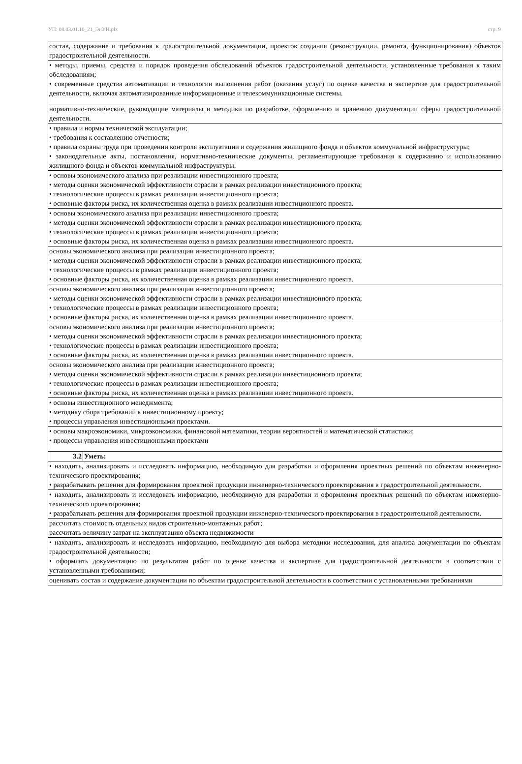УП: 08.03.01.10_21_ЭиУН.plx стр. 9
| состав, содержание и требования к градостроительной документации, проектов создания (реконструкции, ремонта, функционирования) объектов градостроительной деятельности. | |
| • методы, приемы, средства и порядок проведения обследований объектов градостроительной деятельности, установленные требования к таким обследованиям; • современные средства автоматизации и технологии выполнения работ (оказания услуг) по оценке качества и экспертизе для градостроительной деятельности, включая автоматизированные информационные и телекоммуникационные системы. | |
| нормативно-технические, руководящие материалы и методики по разработке, оформлению и хранению документации сферы градостроительной деятельности. | |
| • правила и нормы технической эксплуатации; • требования к составлению отчетности; • правила охраны труда при проведении контроля эксплуатации и содержания жилищного фонда и объектов коммунальной инфраструктуры; • законодательные акты, постановления, нормативно-технические документы, регламентирующие требования к содержанию и использованию жилищного фонда и объектов коммунальной инфраструктуры. | |
| • основы экономического анализа при реализации инвестиционного проекта; • методы оценки экономической эффективности отрасли в рамках реализации инвестиционного проекта; • технологические процессы в рамках реализации инвестиционного проекта; • основные факторы риска, их количественная оценка в рамках реализации инвестиционного проекта. | |
| • основы экономического анализа при реализации инвестиционного проекта; • методы оценки экономической эффективности отрасли в рамках реализации инвестиционного проекта; • технологические процессы в рамках реализации инвестиционного проекта; • основные факторы риска, их количественная оценка в рамках реализации инвестиционного проекта. | |
| основы экономического анализа при реализации инвестиционного проекта; • методы оценки экономической эффективности отрасли в рамках реализации инвестиционного проекта; • технологические процессы в рамках реализации инвестиционного проекта; • основные факторы риска, их количественная оценка в рамках реализации инвестиционного проекта. | |
| основы экономического анализа при реализации инвестиционного проекта; • методы оценки экономической эффективности отрасли в рамках реализации инвестиционного проекта; • технологические процессы в рамках реализации инвестиционного проекта; • основные факторы риска, их количественная оценка в рамках реализации инвестиционного проекта. | |
| основы экономического анализа при реализации инвестиционного проекта; • методы оценки экономической эффективности отрасли в рамках реализации инвестиционного проекта; • технологические процессы в рамках реализации инвестиционного проекта; • основные факторы риска, их количественная оценка в рамках реализации инвестиционного проекта. | |
| основы экономического анализа при реализации инвестиционного проекта; • методы оценки экономической эффективности отрасли в рамках реализации инвестиционного проекта; • технологические процессы в рамках реализации инвестиционного проекта; • основные факторы риска, их количественная оценка в рамках реализации инвестиционного проекта. | |
| • основы инвестиционного менеджмента; • методику сбора требований к инвестиционному проекту; • процессы управления инвестиционными проектами. | |
| • основы макроэкономики, микроэкономики, финансовой математики, теории вероятностей и математической статистики; • процессы управления инвестиционными проектами | |
| 3.2 | Уметь: |
| • находить, анализировать и исследовать информацию, необходимую для разработки и оформления проектных решений по объектам инженерно-технического проектирования; • разрабатывать решения для формирования проектной продукции инженерно-технического проектирования в градостроительной деятельности. | |
| • находить, анализировать и исследовать информацию, необходимую для разработки и оформления проектных решений по объектам инженерно-технического проектирования; • разрабатывать решения для формирования проектной продукции инженерно-технического проектирования в градостроительной деятельности. | |
| рассчитать стоимость отдельных видов строительно-монтажных работ; рассчитать величину затрат на эксплуатацию объекта недвижимости | |
| • находить, анализировать и исследовать информацию, необходимую для выбора методики исследования, для анализа документации по объектам градостроительной деятельности; • оформлять документацию по результатам работ по оценке качества и экспертизе для градостроительной деятельности в соответствии с установленными требованиями; | |
| оценивать состав и содержание документации по объектам градостроительной деятельности в соответствии с установленными требованиями | |